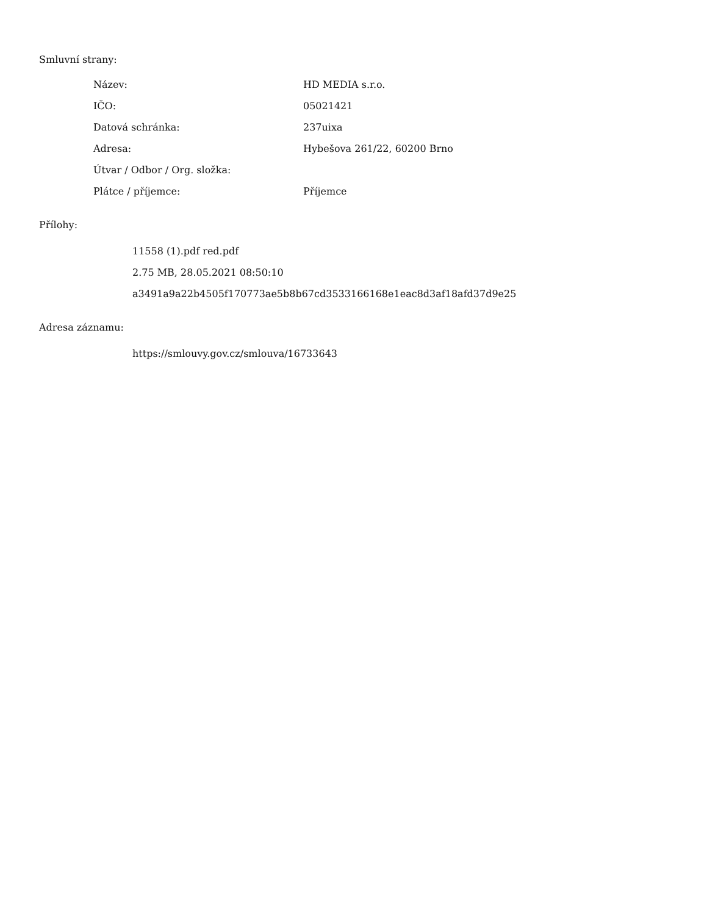Smluvní strany:
| Název: | HD MEDIA s.r.o. |
| IČO: | 05021421 |
| Datová schránka: | 237uixa |
| Adresa: | Hybešova 261/22, 60200 Brno |
| Útvar / Odbor / Org. složka: | |
| Plátce / příjemce: | Příjemce |
Přílohy:
11558 (1).pdf red.pdf
2.75 MB, 28.05.2021 08:50:10
a3491a9a22b4505f170773ae5b8b67cd3533166168e1eac8d3af18afd37d9e25
Adresa záznamu:
https://smlouvy.gov.cz/smlouva/16733643